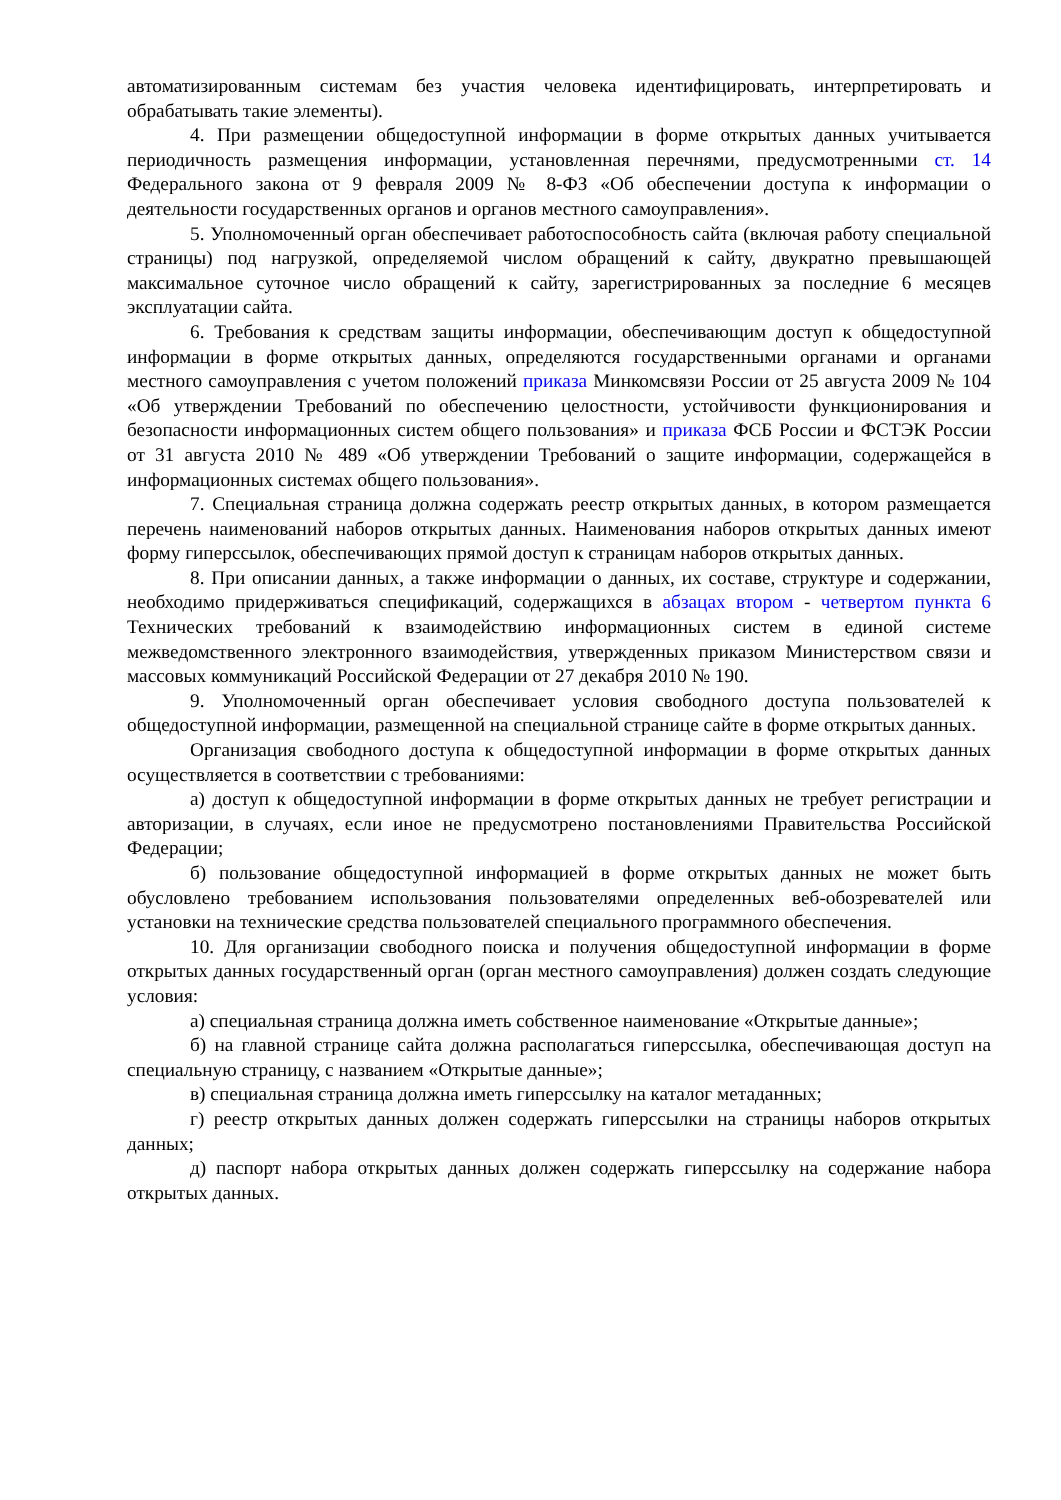автоматизированным системам без участия человека идентифицировать, интерпретировать и обрабатывать такие элементы).
4. При размещении общедоступной информации в форме открытых данных учитывается периодичность размещения информации, установленная перечнями, предусмотренными ст. 14 Федерального закона от 9 февраля 2009 № 8-ФЗ «Об обеспечении доступа к информации о деятельности государственных органов и органов местного самоуправления».
5. Уполномоченный орган обеспечивает работоспособность сайта (включая работу специальной страницы) под нагрузкой, определяемой числом обращений к сайту, двукратно превышающей максимальное суточное число обращений к сайту, зарегистрированных за последние 6 месяцев эксплуатации сайта.
6. Требования к средствам защиты информации, обеспечивающим доступ к общедоступной информации в форме открытых данных, определяются государственными органами и органами местного самоуправления с учетом положений приказа Минкомсвязи России от 25 августа 2009 № 104 «Об утверждении Требований по обеспечению целостности, устойчивости функционирования и безопасности информационных систем общего пользования» и приказа ФСБ России и ФСТЭК России от 31 августа 2010 № 489 «Об утверждении Требований о защите информации, содержащейся в информационных системах общего пользования».
7. Специальная страница должна содержать реестр открытых данных, в котором размещается перечень наименований наборов открытых данных. Наименования наборов открытых данных имеют форму гиперссылок, обеспечивающих прямой доступ к страницам наборов открытых данных.
8. При описании данных, а также информации о данных, их составе, структуре и содержании, необходимо придерживаться спецификаций, содержащихся в абзацах втором - четвертом пункта 6 Технических требований к взаимодействию информационных систем в единой системе межведомственного электронного взаимодействия, утвержденных приказом Министерством связи и массовых коммуникаций Российской Федерации от 27 декабря 2010 № 190.
9. Уполномоченный орган обеспечивает условия свободного доступа пользователей к общедоступной информации, размещенной на специальной странице сайте в форме открытых данных.
Организация свободного доступа к общедоступной информации в форме открытых данных осуществляется в соответствии с требованиями:
а) доступ к общедоступной информации в форме открытых данных не требует регистрации и авторизации, в случаях, если иное не предусмотрено постановлениями Правительства Российской Федерации;
б) пользование общедоступной информацией в форме открытых данных не может быть обусловлено требованием использования пользователями определенных веб-обозревателей или установки на технические средства пользователей специального программного обеспечения.
10. Для организации свободного поиска и получения общедоступной информации в форме открытых данных государственный орган (орган местного самоуправления) должен создать следующие условия:
а) специальная страница должна иметь собственное наименование «Открытые данные»;
б) на главной странице сайта должна располагаться гиперссылка, обеспечивающая доступ на специальную страницу, с названием «Открытые данные»;
в) специальная страница должна иметь гиперссылку на каталог метаданных;
г) реестр открытых данных должен содержать гиперссылки на страницы наборов открытых данных;
д) паспорт набора открытых данных должен содержать гиперссылку на содержание набора открытых данных.